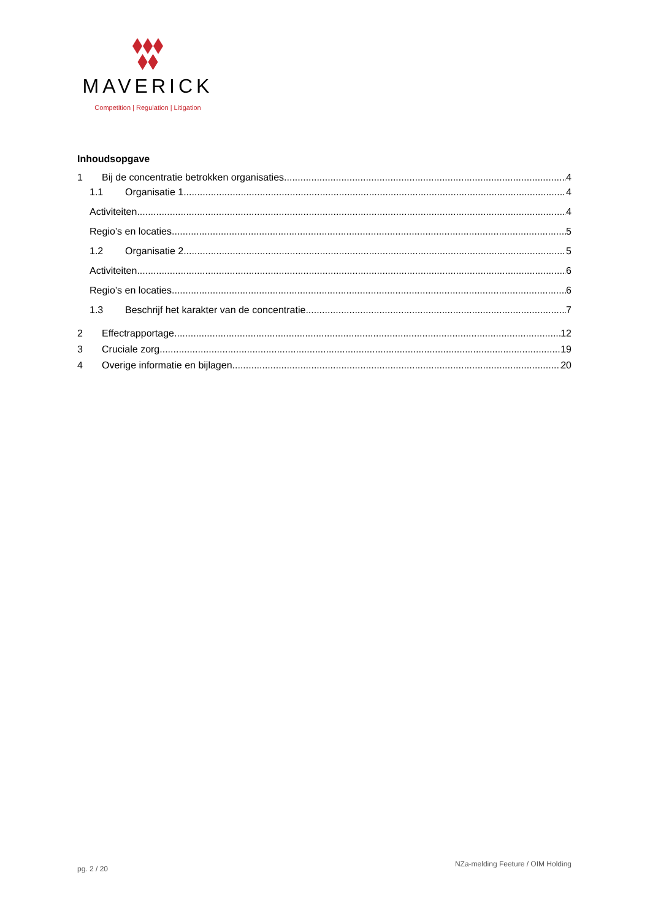MAVERICK
Competition | Regulation | Litigation
Inhoudsopgave
1 Bij de concentratie betrokken organisaties 4
1.1 Organisatie 1 4
Activiteiten 4
Regio’s en locaties 5
1.2 Organisatie 2 5
Activiteiten 6
Regio’s en locaties 6
1.3 Beschrijf het karakter van de concentratie. 7
2 Effectrapportage 12
3 Cruciale zorg 19
4 Overige informatie en bijlagen 20
pg. 2 / 20 NZa-melding Feeture / OIM Holding